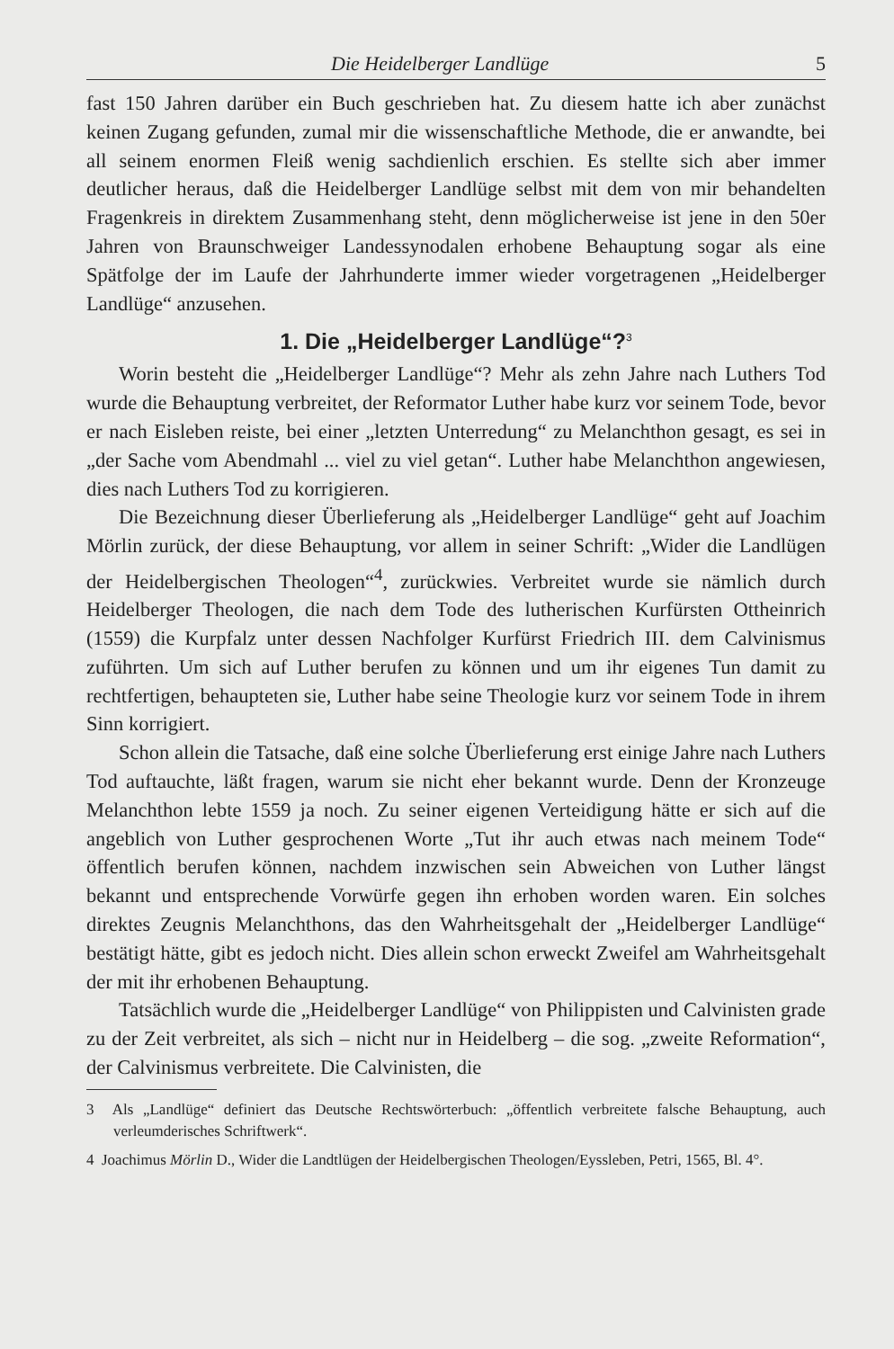Die Heidelberger Landlüge 5
fast 150 Jahren darüber ein Buch geschrieben hat. Zu diesem hatte ich aber zunächst keinen Zugang gefunden, zumal mir die wissenschaftliche Methode, die er anwandte, bei all seinem enormen Fleiß wenig sachdienlich erschien. Es stellte sich aber immer deutlicher heraus, daß die Heidelberger Landlüge selbst mit dem von mir behandelten Fragenkreis in direktem Zusammenhang steht, denn möglicherweise ist jene in den 50er Jahren von Braunschweiger Landessynodalen erhobene Behauptung sogar als eine Spätfolge der im Laufe der Jahrhunderte immer wieder vorgetragenen „Heidelberger Landlüge“ anzusehen.
1. Die „Heidelberger Landlüge“?<sup>3</sup>
Worin besteht die „Heidelberger Landlüge“? Mehr als zehn Jahre nach Luthers Tod wurde die Behauptung verbreitet, der Reformator Luther habe kurz vor seinem Tode, bevor er nach Eisleben reiste, bei einer „letzten Unterredung“ zu Melanchthon gesagt, es sei in „der Sache vom Abendmahl ... viel zu viel getan“. Luther habe Melanchthon angewiesen, dies nach Luthers Tod zu korrigieren.
Die Bezeichnung dieser Überlieferung als „Heidelberger Landlüge“ geht auf Joachim Mörlin zurück, der diese Behauptung, vor allem in seiner Schrift: „Wider die Landlügen der Heidelbergischen Theologen“<sup>4</sup>, zurückwies. Verbreitet wurde sie nämlich durch Heidelberger Theologen, die nach dem Tode des lutherischen Kurfürsten Ottheinrich (1559) die Kurpfalz unter dessen Nachfolger Kurfürst Friedrich III. dem Calvinismus zuführten. Um sich auf Luther berufen zu können und um ihr eigenes Tun damit zu rechtfertigen, behaupteten sie, Luther habe seine Theologie kurz vor seinem Tode in ihrem Sinn korrigiert.
Schon allein die Tatsache, daß eine solche Überlieferung erst einige Jahre nach Luthers Tod auftauchte, läßt fragen, warum sie nicht eher bekannt wurde. Denn der Kronzeuge Melanchthon lebte 1559 ja noch. Zu seiner eigenen Verteidigung hätte er sich auf die angeblich von Luther gesprochenen Worte „Tut ihr auch etwas nach meinem Tode“ öffentlich berufen können, nachdem inzwischen sein Abweichen von Luther längst bekannt und entsprechende Vorwürfe gegen ihn erhoben worden waren. Ein solches direktes Zeugnis Melanchthons, das den Wahrheitsgehalt der „Heidelberger Landlüge“ bestätigt hätte, gibt es jedoch nicht. Dies allein schon erweckt Zweifel am Wahrheitsgehalt der mit ihr erhobenen Behauptung.
Tatsächlich wurde die „Heidelberger Landlüge“ von Philippisten und Calvinisten grade zu der Zeit verbreitet, als sich – nicht nur in Heidelberg – die sog. „zweite Reformation“, der Calvinismus verbreitete. Die Calvinisten, die
3 Als „Landlüge“ definiert das Deutsche Rechtswörterbuch: „öffentlich verbreitete falsche Behauptung, auch verleumderisches Schriftwerk“.
4 Joachimus Mörlin D., Wider die Landtlügen der Heidelbergischen Theologen/Eyssleben, Petri, 1565, Bl. 4°.